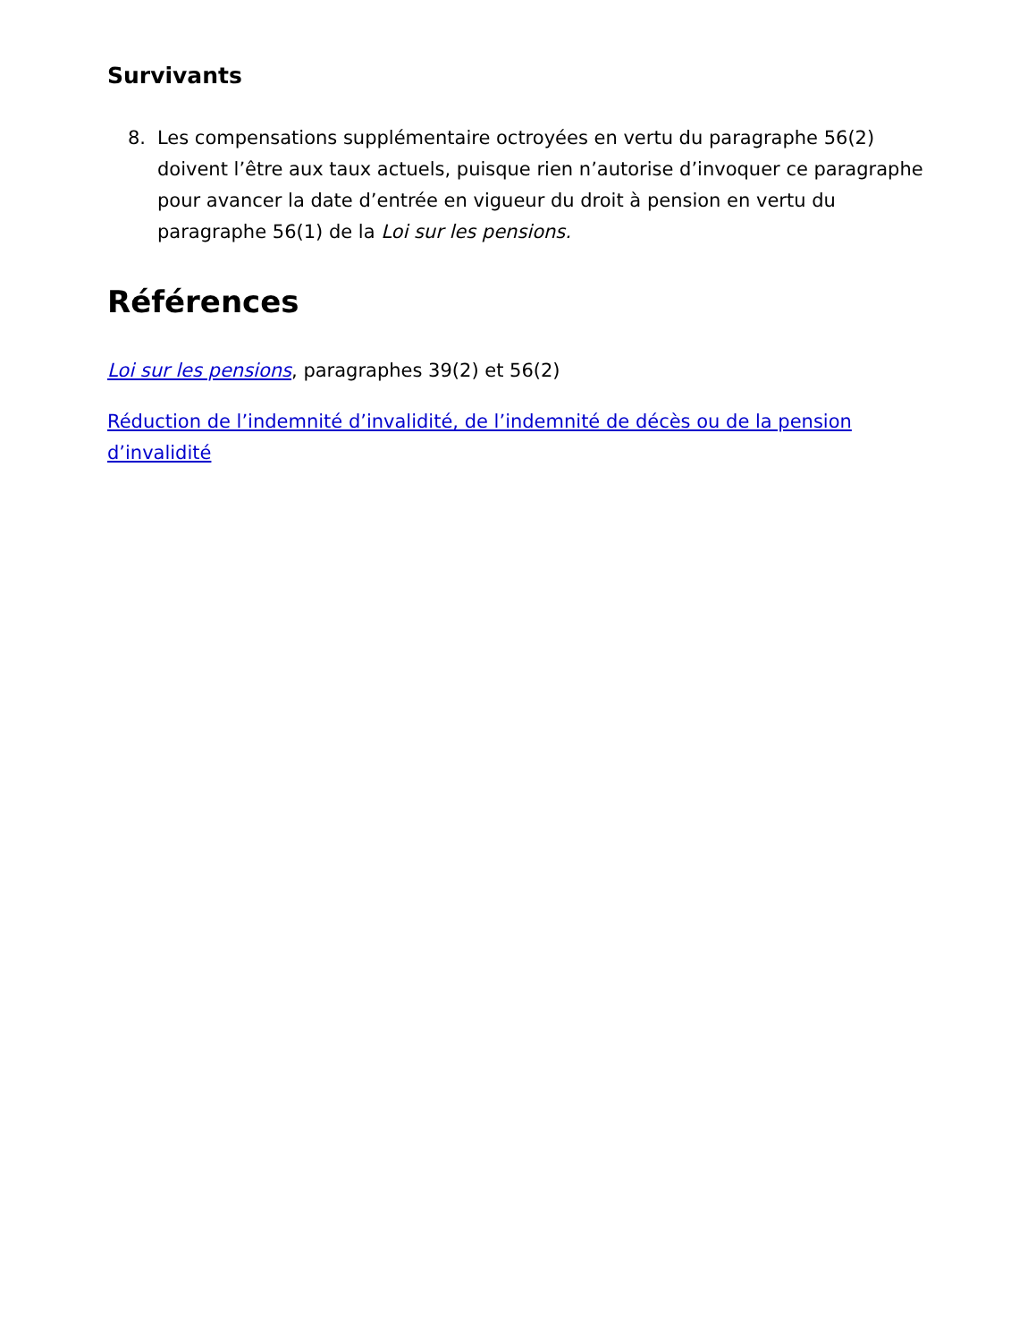Survivants
8. Les compensations supplémentaire octroyées en vertu du paragraphe 56(2) doivent l’être aux taux actuels, puisque rien n’autorise d’invoquer ce paragraphe pour avancer la date d’entrée en vigueur du droit à pension en vertu du paragraphe 56(1) de la Loi sur les pensions.
Références
Loi sur les pensions, paragraphes 39(2) et 56(2)
Réduction de l’indemnité d’invalidité, de l’indemnité de décès ou de la pension d’invalidité